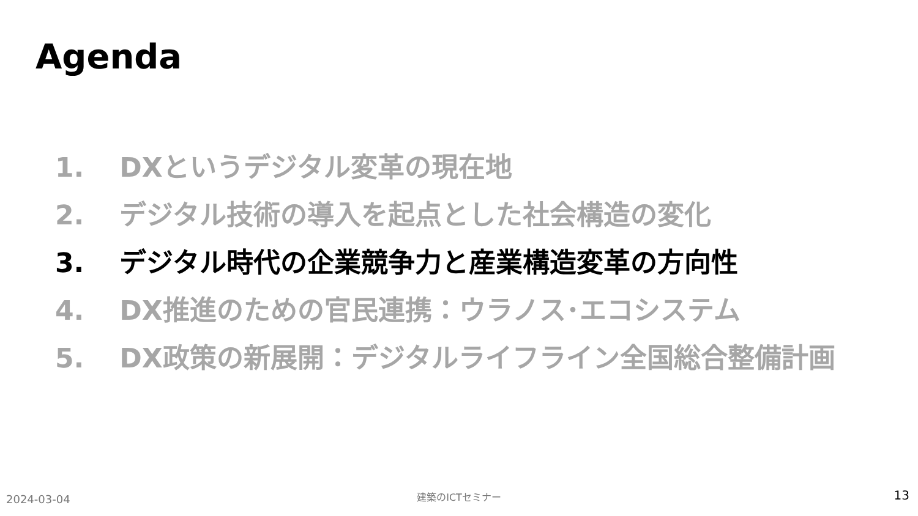Agenda
1. DXというデジタル変革の現在地
2. デジタル技術の導入を起点とした社会構造の変化
3. デジタル時代の企業競争力と産業構造変革の方向性
4. DX推進のための官民連携：ウラノス･エコシステム
5. DX政策の新展開：デジタルライフライン全国総合整備計画
2024-03-04
建築のICTセミナー 13